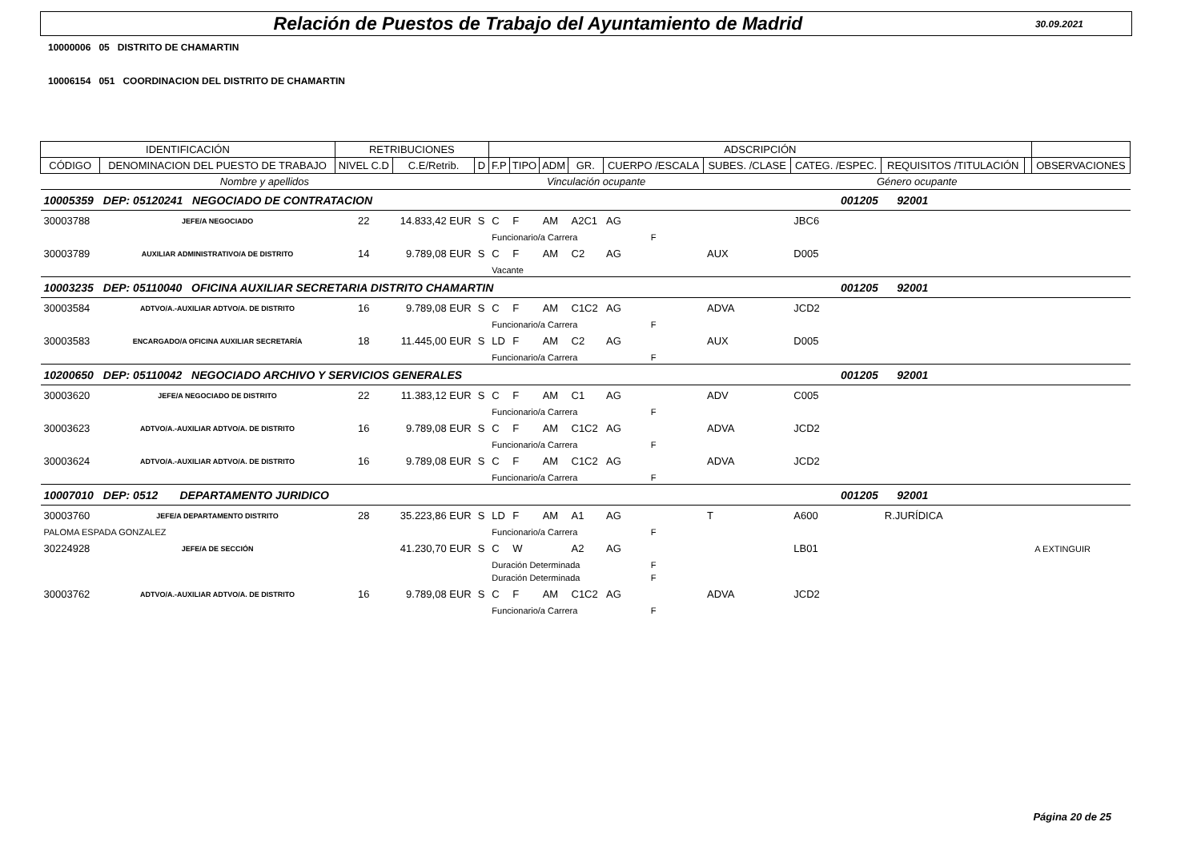Relación de Puestos de Trabajo del Ayuntamiento de Madrid
30.09.2021
10000006 05 DISTRITO DE CHAMARTIN
10006154 051 COORDINACION DEL DISTRITO DE CHAMARTIN
| IDENTIFICACIÓN | | RETRIBUCIONES | | | ADSCRIPCIÓN | | | | | | | | | |
| --- | --- | --- | --- | --- | --- | --- | --- | --- | --- | --- | --- | --- | --- | --- |
| CÓDIGO | DENOMINACION DEL PUESTO DE TRABAJO | NIVEL C.D | C.E/Retrib. | D | F.P | TIPO | ADM | GR. | CUERPO /ESCALA | SUBES. /CLASE | CATEG. /ESPEC. | REQUISITOS /TITULACIÓN | | OBSERVACIONES |
| Nombre y apellidos | | | | | Vinculación ocupante | | | | | Género ocupante | | | | |
| 10005359 | DEP: 05120241 NEGOCIADO DE CONTRATACION | | | | | | | | | 001205 | | 92001 | | |
| 30003788 | JEFE/A NEGOCIADO | 22 | 14.833,42 EUR | S | C | F | AM | A2C1 | AG | | JBC6 | | | |
| | | | | | Funcionario/a Carrera | | | | F | | | | | |
| 30003789 | AUXILIAR ADMINISTRATIVO/A DE DISTRITO | 14 | 9.789,08 EUR | S | C | F | AM | C2 | AG | AUX | D005 | | | |
| | | | | | Vacante | | | | | | | | | |
| 10003235 | DEP: 05110040 OFICINA AUXILIAR SECRETARIA DISTRITO CHAMARTIN | | | | | | | | | 001205 | | 92001 | | |
| 30003584 | ADTVO/A.-AUXILIAR ADTVO/A. DE DISTRITO | 16 | 9.789,08 EUR | S | C | F | AM | C1C2 | AG | ADVA | JCD2 | | | |
| | | | | | Funcionario/a Carrera | | | | F | | | | | |
| 30003583 | ENCARGADO/A OFICINA AUXILIAR SECRETARÍA | 18 | 11.445,00 EUR | S | LD | F | AM | C2 | AG | AUX | D005 | | | |
| | | | | | Funcionario/a Carrera | | | | F | | | | | |
| 10200650 | DEP: 05110042 NEGOCIADO ARCHIVO Y SERVICIOS GENERALES | | | | | | | | | 001205 | | 92001 | | |
| 30003620 | JEFE/A NEGOCIADO DE DISTRITO | 22 | 11.383,12 EUR | S | C | F | AM | C1 | AG | ADV | C005 | | | |
| | | | | | Funcionario/a Carrera | | | | F | | | | | |
| 30003623 | ADTVO/A.-AUXILIAR ADTVO/A. DE DISTRITO | 16 | 9.789,08 EUR | S | C | F | AM | C1C2 | AG | ADVA | JCD2 | | | |
| | | | | | Funcionario/a Carrera | | | | F | | | | | |
| 30003624 | ADTVO/A.-AUXILIAR ADTVO/A. DE DISTRITO | 16 | 9.789,08 EUR | S | C | F | AM | C1C2 | AG | ADVA | JCD2 | | | |
| | | | | | Funcionario/a Carrera | | | | F | | | | | |
| 10007010 | DEP: 0512 DEPARTAMENTO JURIDICO | | | | | | | | | 001205 | | 92001 | | |
| 30003760 | JEFE/A DEPARTAMENTO DISTRITO | 28 | 35.223,86 EUR | S | LD | F | AM | A1 | AG | T | A600 | R.JURÍDICA | | |
| PALOMA ESPADA GONZALEZ | | | | | Funcionario/a Carrera | | | | F | | | | | |
| 30224928 | JEFE/A DE SECCIÓN | | 41.230,70 EUR | S | C | W | | A2 | AG | | LB01 | | | A EXTINGUIR |
| | | | | | Duración Determinada | | | | F | | | | | |
| | | | | | Duración Determinada | | | | F | | | | | |
| 30003762 | ADTVO/A.-AUXILIAR ADTVO/A. DE DISTRITO | 16 | 9.789,08 EUR | S | C | F | AM | C1C2 | AG | ADVA | JCD2 | | | |
| | | | | | Funcionario/a Carrera | | | | F | | | | | |
Página 20 de 25